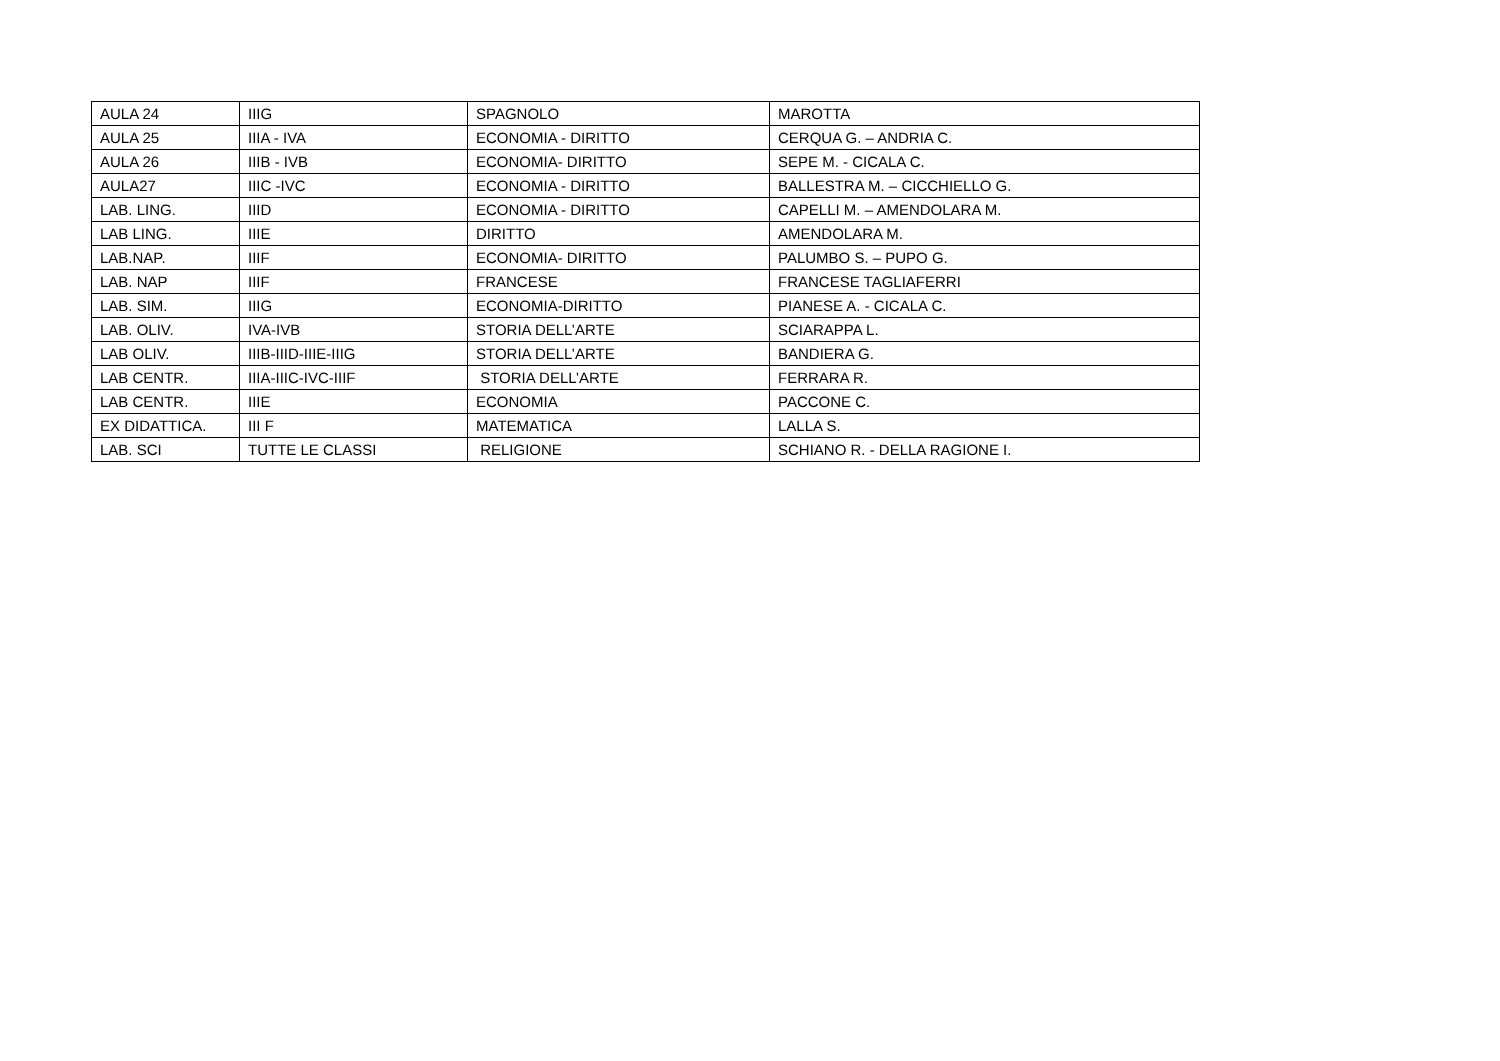| AULA 24 | IIIG | SPAGNOLO | MAROTTA |
| AULA 25 | IIIA - IVA | ECONOMIA - DIRITTO | CERQUA G. – ANDRIA C. |
| AULA 26 | IIIB - IVB | ECONOMIA- DIRITTO | SEPE M. - CICALA C. |
| AULA27 | IIIC -IVC | ECONOMIA - DIRITTO | BALLESTRA M. – CICCHIELLO G. |
| LAB. LING. | IIID | ECONOMIA - DIRITTO | CAPELLI M. – AMENDOLARA M. |
| LAB LING. | IIIE | DIRITTO | AMENDOLARA M. |
| LAB.NAP. | IIIF | ECONOMIA- DIRITTO | PALUMBO S. – PUPO G. |
| LAB. NAP | IIIF | FRANCESE | FRANCESE TAGLIAFERRI |
| LAB. SIM. | IIIG | ECONOMIA-DIRITTO | PIANESE A. - CICALA C. |
| LAB. OLIV. | IVA-IVB | STORIA DELL’ARTE | SCIARAPPA L. |
| LAB OLIV. | IIIB-IIID-IIIE-IIIG | STORIA DELL’ARTE | BANDIERA G. |
| LAB CENTR. | IIIA-IIIC-IVC-IIIF | STORIA DELL’ARTE | FERRARA R. |
| LAB CENTR. | IIIE | ECONOMIA | PACCONE C. |
| EX DIDATTICA. | III F | MATEMATICA | LALLA S. |
| LAB. SCI | TUTTE LE CLASSI | RELIGIONE | SCHIANO R. - DELLA RAGIONE I. |